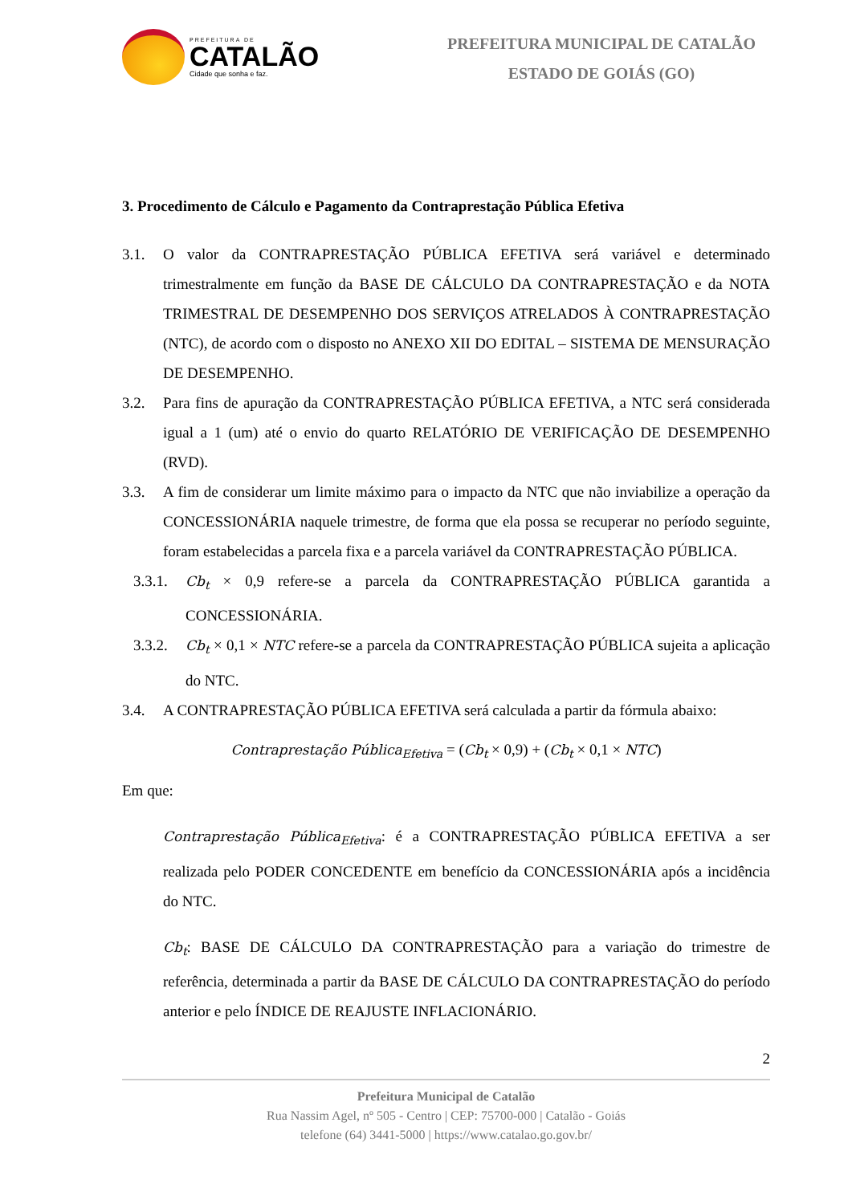PREFEITURA DE
CATALÃO
Cidade que sonha e faz.
PREFEITURA MUNICIPAL DE CATALÃO
ESTADO DE GOIÁS (GO)
3. Procedimento de Cálculo e Pagamento da Contraprestação Pública Efetiva
3.1. O valor da CONTRAPRESTAÇÃO PÚBLICA EFETIVA será variável e determinado trimestralmente em função da BASE DE CÁLCULO DA CONTRAPRESTAÇÃO e da NOTA TRIMESTRAL DE DESEMPENHO DOS SERVIÇOS ATRELADOS À CONTRAPRESTAÇÃO (NTC), de acordo com o disposto no ANEXO XII DO EDITAL – SISTEMA DE MENSURAÇÃO DE DESEMPENHO.
3.2. Para fins de apuração da CONTRAPRESTAÇÃO PÚBLICA EFETIVA, a NTC será considerada igual a 1 (um) até o envio do quarto RELATÓRIO DE VERIFICAÇÃO DE DESEMPENHO (RVD).
3.3. A fim de considerar um limite máximo para o impacto da NTC que não inviabilize a operação da CONCESSIONÁRIA naquele trimestre, de forma que ela possa se recuperar no período seguinte, foram estabelecidas a parcela fixa e a parcela variável da CONTRAPRESTAÇÃO PÚBLICA.
3.3.1.
Cb<sub>t</sub> × 0,9 refere-se a parcela da CONTRAPRESTAÇÃO PÚBLICA garantida a CONCESSIONÁRIA.
3.3.2.
Cb<sub>t</sub> × 0,1 × NTC refere-se a parcela da CONTRAPRESTAÇÃO PÚBLICA sujeita a aplicação do NTC.
3.4. A CONTRAPRESTAÇÃO PÚBLICA EFETIVA será calculada a partir da fórmula abaixo:
Contraprestação Pública<sub>Efetiva</sub> = (Cb<sub>t</sub> × 0,9) + (Cb<sub>t</sub> × 0,1 × NTC)
Em que:
Contraprestação Pública<sub>Efetiva</sub>: é a CONTRAPRESTAÇÃO PÚBLICA EFETIVA a ser realizada pelo PODER CONCEDENTE em benefício da CONCESSIONÁRIA após a incidência do NTC.
Cb<sub>t</sub>: BASE DE CÁLCULO DA CONTRAPRESTAÇÃO para a variação do trimestre de referência, determinada a partir da BASE DE CÁLCULO DA CONTRAPRESTAÇÃO do período anterior e pelo ÍNDICE DE REAJUSTE INFLACIONÁRIO.
2
Prefeitura Municipal de Catalão
Rua Nassim Agel, nº 505 - Centro | CEP: 75700-000 | Catalão - Goiás
telefone (64) 3441-5000 | https://www.catalao.go.gov.br/